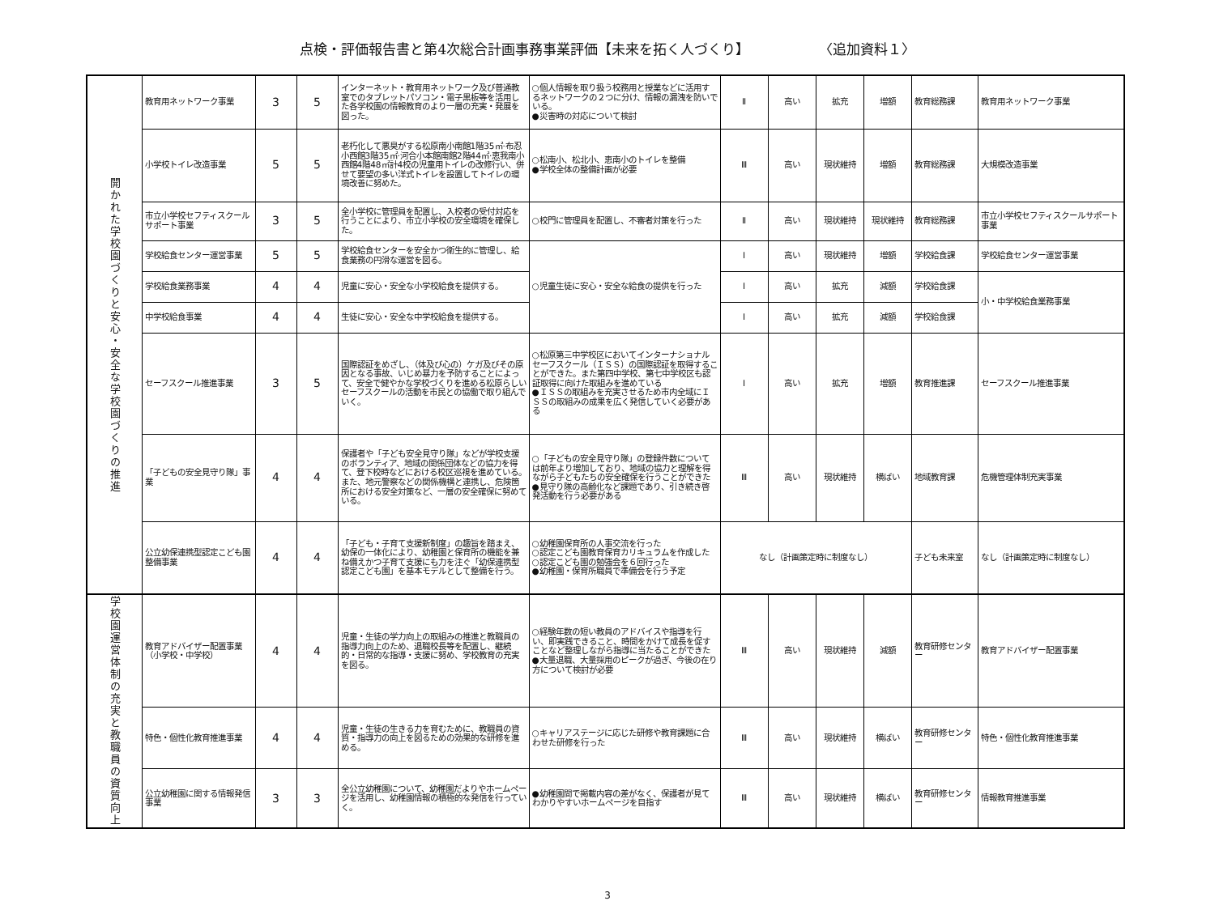点検・評価報告書と第4次総合計画事務事業評価【未来を拓く人づくり】 〈追加資料１〉
| 開かれた学校園づくりと安心・安全な学校園づくりの推進 | 教育用ネットワーク事業 | 3 | 5 | インターネット・教育用ネットワーク及び普通教室でのタブレットパソコン・電子黒板等を活用した各学校園の情報教育のより一層の充実・発展を図った。 | ○個人情報を取り扱う校務用と授業などに活用するネットワークの２つに分け、情報の漏洩を防いでいる。 ●災害時の対応について検討 | Ⅱ | 高い | 拡充 | 増額 | 教育総務課 | 教育用ネットワーク事業 |
| | 小学校トイレ改造事業 | 5 | 5 | 老朽化して悪臭がする松原南小南館1階35㎡·布忍小西館3階35㎡·河合小本館南館2階44㎡·恵我南小西館4階48㎡計4校の児童用トイレの改修行い、併せて要望の多い洋式トイレを設置してトイレの環境改善に努めた。 | ○松南小、松北小、恵南小のトイレを整備 ●学校全体の整備計画が必要 | Ⅲ | 高い | 現状維持 | 増額 | 教育総務課 | 大規模改造事業 |
| | 市立小学校セフティスクールサポート事業 | 3 | 5 | 全小学校に管理員を配置し、入校者の受付対応を行うことにより、市立小学校の安全環境を確保した。 | ○校門に管理員を配置し、不審者対策を行った | Ⅱ | 高い | 現状維持 | 現状維持 | 教育総務課 | 市立小学校セフティスクールサポート事業 |
| | 学校給食センター運営事業 | 5 | 5 | 学校給食センターを安全かつ衛生的に管理し、給食業務の円滑な運営を図る。 | ○児童生徒に安心・安全な給食の提供を行った | Ⅰ | 高い | 現状維持 | 増額 | 学校給食課 | 学校給食センター運営事業 |
| | 学校給食業務事業 | 4 | 4 | 児童に安心・安全な小学校給食を提供する。 | | Ⅰ | 高い | 拡充 | 減額 | 学校給食課 | 小・中学校給食業務事業 |
| | 中学校給食事業 | 4 | 4 | 生徒に安心・安全な中学校給食を提供する。 | | Ⅰ | 高い | 拡充 | 減額 | 学校給食課 | |
| | セーフスクール推進事業 | 3 | 5 | 国際認証をめざし、（体及び心の）ケガ及びその原因となる事故、いじめ暴力を予防することによって、安全で健やかな学校づくりを進める松原らしいセーフスクールの活動を市民との協働で取り組んでいく。 | ○松原第三中学校区においてインターナショナルセーフスクール（ＩＳＳ）の国際認証を取得することができた。また第四中学校、第七中学校区も認証取得に向けた取組みを進めている ●ＩＳＳの取組みを充実させるため市内全域にＩＳＳの取組みの成果を広く発信していく必要がある | Ⅰ | 高い | 拡充 | 増額 | 教育推進課 | セーフスクール推進事業 |
| | 「子どもの安全見守り隊」事業 | 4 | 4 | 保護者や「子ども安全見守り隊」などが学校支援のボランティア、地域の関係団体などの協力を得て、登下校時などにおける校区巡視を進めている。また、地元警察などの関係機構と連携し、危険箇所における安全対策など、一層の安全確保に努めている。 | ○「子どもの安全見守り隊」の登録件数については前年より増加しており、地域の協力と理解を得ながら子どもたちの安全確保を行うことができた ●見守り隊の高齢化など課題であり、引き続き啓発活動を行う必要がある | Ⅲ | 高い | 現状維持 | 横ばい | 地域教育課 | 危機管理体制充実事業 |
| | 公立幼保連携型認定こども園整備事業 | 4 | 4 | 「子ども・子育て支援新制度」の趣旨を踏まえ、幼保の一体化により、幼稚園と保育所の機能を兼ね備えかつ子育て支援にも力を注ぐ「幼保連携型認定こども園」を基本モデルとして整備を行う。 | ○幼稚園保育所の人事交流を行った ○認定こども園教育保育カリキュラムを作成した ○認定こども園の勉強会を６回行った ●幼稚園・保育所職員で準備会を行う予定 | なし（計画策定時に制度なし） | | | | 子ども未来室 | なし（計画策定時に制度なし） |
| 学校園運営体制の充実と教職員の資質向上 | 教育アドバイザー配置事業（小学校・中学校） | 4 | 4 | 児童・生徒の学力向上の取組みの推進と教職員の指導力向上のため、退職校長等を配置し、継続的・日常的な指導・支援に努め、学校教育の充実を図る。 | ○経験年数の短い教員のアドバイスや指導を行い、即実践できること、時間をかけて成長を促すことなど整理しながら指導に当たることができた ●大量退職、大量採用のピークが過ぎ、今後の在り方について検討が必要 | Ⅲ | 高い | 現状維持 | 減額 | 教育研修センター | 教育アドバイザー配置事業 |
| | 特色・個性化教育推進事業 | 4 | 4 | 児童・生徒の生きる力を育むために、教職員の資質・指導力の向上を図るための効果的な研修を進める。 | ○キャリアステージに応じた研修や教育課題に合わせた研修を行った | Ⅲ | 高い | 現状維持 | 横ばい | 教育研修センター | 特色・個性化教育推進事業 |
| | 公立幼稚園に関する情報発信事業 | 3 | 3 | 全公立幼稚園について、幼稚園だよりやホームページを活用し、幼稚園情報の積極的な発信を行っていく。 | ●幼稚園間で掲載内容の差がなく、保護者が見てわかりやすいホームページを目指す | Ⅲ | 高い | 現状維持 | 横ばい | 教育研修センター | 情報教育推進事業 |
3